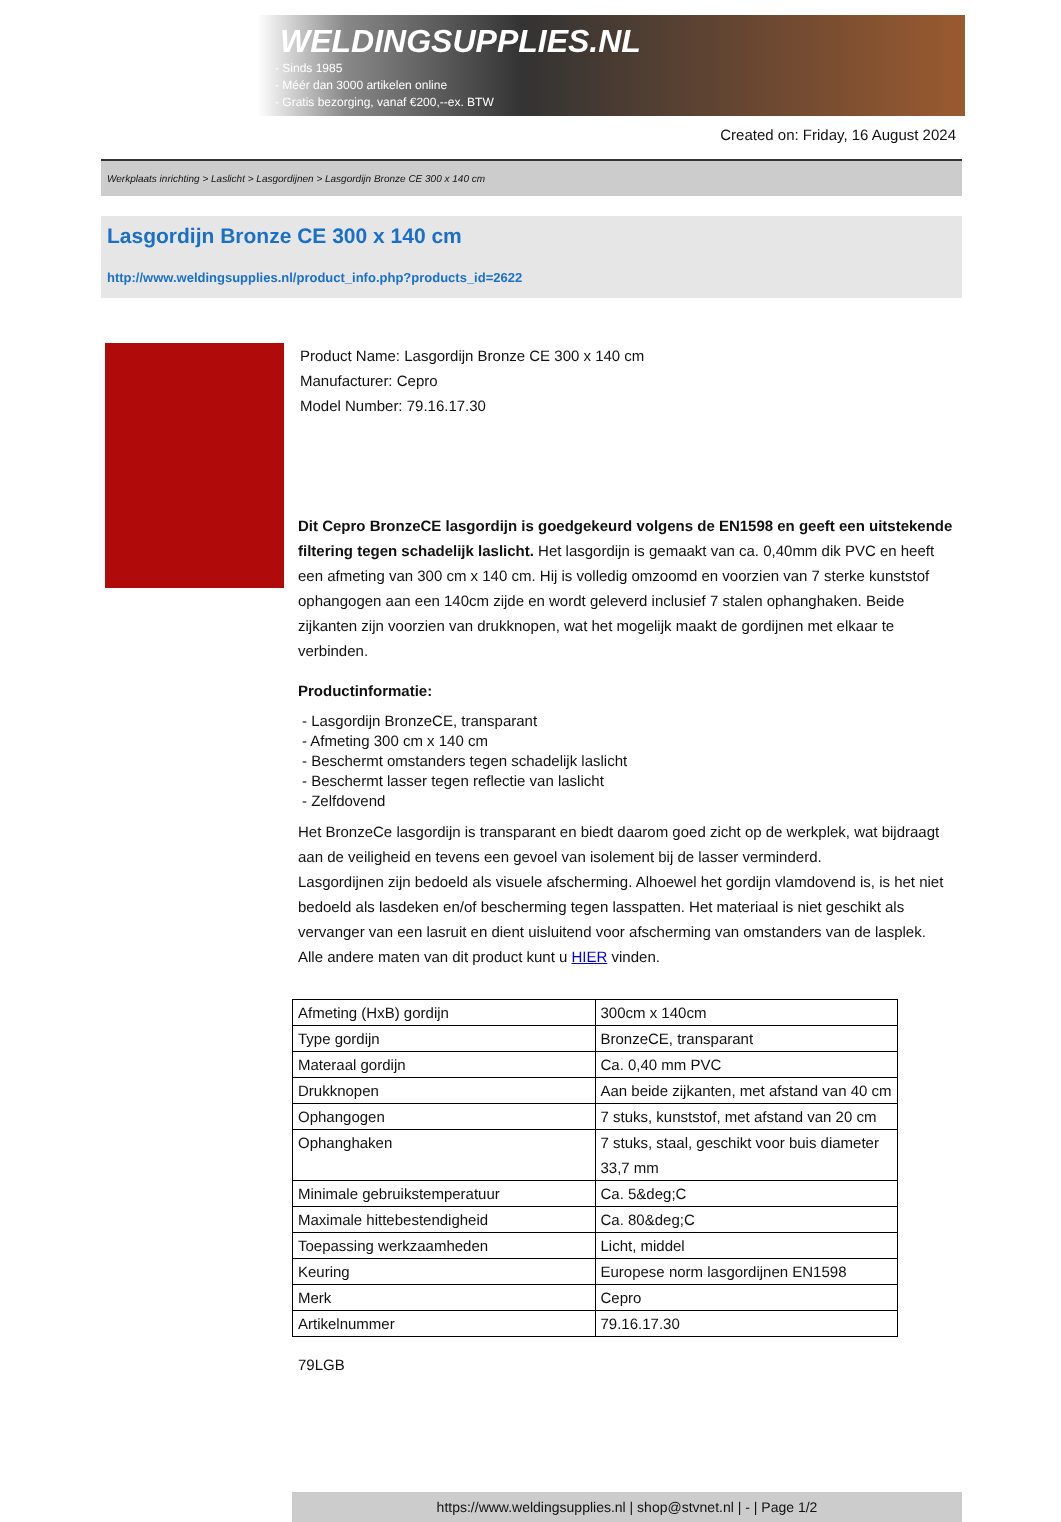WELDINGSUPPLIES.NL
- Sinds 1985
- Méér dan 3000 artikelen online
- Gratis bezorging, vanaf €200,--ex. BTW
Created on: Friday, 16 August 2024
Werkplaats inrichting > Laslicht > Lasgordijnen > Lasgordijn Bronze CE 300 x 140 cm
Lasgordijn Bronze CE 300 x 140 cm
http://www.weldingsupplies.nl/product_info.php?products_id=2622
Product Name: Lasgordijn Bronze CE 300 x 140 cm
Manufacturer: Cepro
Model Number: 79.16.17.30
Dit Cepro BronzeCE lasgordijn is goedgekeurd volgens de EN1598 en geeft een uitstekende filtering tegen schadelijk laslicht. Het lasgordijn is gemaakt van ca. 0,40mm dik PVC en heeft een afmeting van 300 cm x 140 cm. Hij is volledig omzoomd en voorzien van 7 sterke kunststof ophangogen aan een 140cm zijde en wordt geleverd inclusief 7 stalen ophanghaken. Beide zijkanten zijn voorzien van drukknopen, wat het mogelijk maakt de gordijnen met elkaar te verbinden.
Productinformatie:
- Lasgordijn BronzeCE, transparant
- Afmeting 300 cm x 140 cm
- Beschermt omstanders tegen schadelijk laslicht
- Beschermt lasser tegen reflectie van laslicht
- Zelfdovend
Het BronzeCe lasgordijn is transparant en biedt daarom goed zicht op de werkplek, wat bijdraagt aan de veiligheid en tevens een gevoel van isolement bij de lasser verminderd.
Lasgordijnen zijn bedoeld als visuele afscherming. Alhoewel het gordijn vlamdovend is, is het niet bedoeld als lasdeken en/of bescherming tegen lasspatten. Het materiaal is niet geschikt als vervanger van een lasruit en dient uisluitend voor afscherming van omstanders van de lasplek.
Alle andere maten van dit product kunt u HIER vinden.
| Afmeting (HxB) gordijn | 300cm x 140cm |
| Type gordijn | BronzeCE, transparant |
| Materaal gordijn | Ca. 0,40 mm PVC |
| Drukknopen | Aan beide zijkanten, met afstand van 40 cm |
| Ophangogen | 7 stuks, kunststof, met afstand van 20 cm |
| Ophanghaken | 7 stuks, staal, geschikt voor buis diameter 33,7 mm |
| Minimale gebruikstemperatuur | Ca. 5&deg;C |
| Maximale hittebestendigheid | Ca. 80&deg;C |
| Toepassing werkzaamheden | Licht, middel |
| Keuring | Europese norm lasgordijnen EN1598 |
| Merk | Cepro |
| Artikelnummer | 79.16.17.30 |
79LGB
https://www.weldingsupplies.nl | shop@stvnet.nl | - | Page 1/2